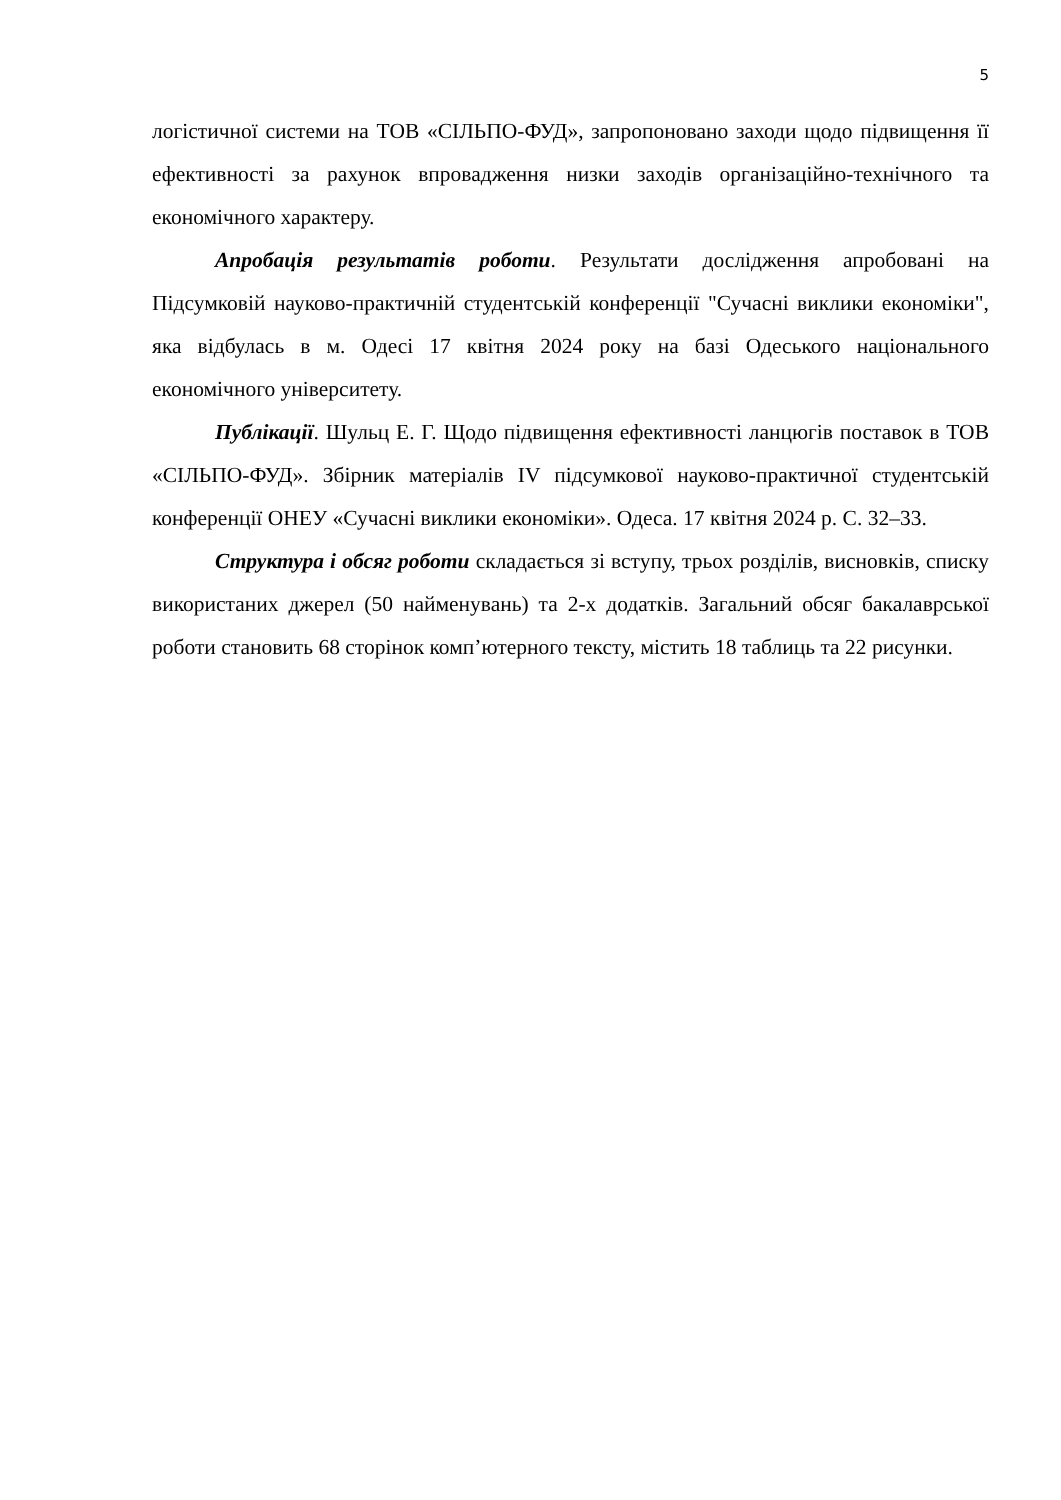5
логістичної системи на ТОВ «СІЛЬПО-ФУД», запропоновано заходи щодо підвищення її ефективності за рахунок впровадження низки заходів організаційно-технічного та економічного характеру.
Апробація результатів роботи. Результати дослідження апробовані на Підсумковій науково-практичній студентській конференції "Сучасні виклики економіки", яка відбулась в м. Одесі 17 квітня 2024 року на базі Одеського національного економічного університету.
Публікації. Шульц Е. Г. Щодо підвищення ефективності ланцюгів поставок в ТОВ «СІЛЬПО-ФУД». Збірник матеріалів IV підсумкової науково-практичної студентській конференції ОНЕУ «Сучасні виклики економіки». Одеса. 17 квітня 2024 р. С. 32–33.
Структура і обсяг роботи складається зі вступу, трьох розділів, висновків, списку використаних джерел (50 найменувань) та 2-х додатків. Загальний обсяг бакалаврської роботи становить 68 сторінок комп’ютерного тексту, містить 18 таблиць та 22 рисунки.